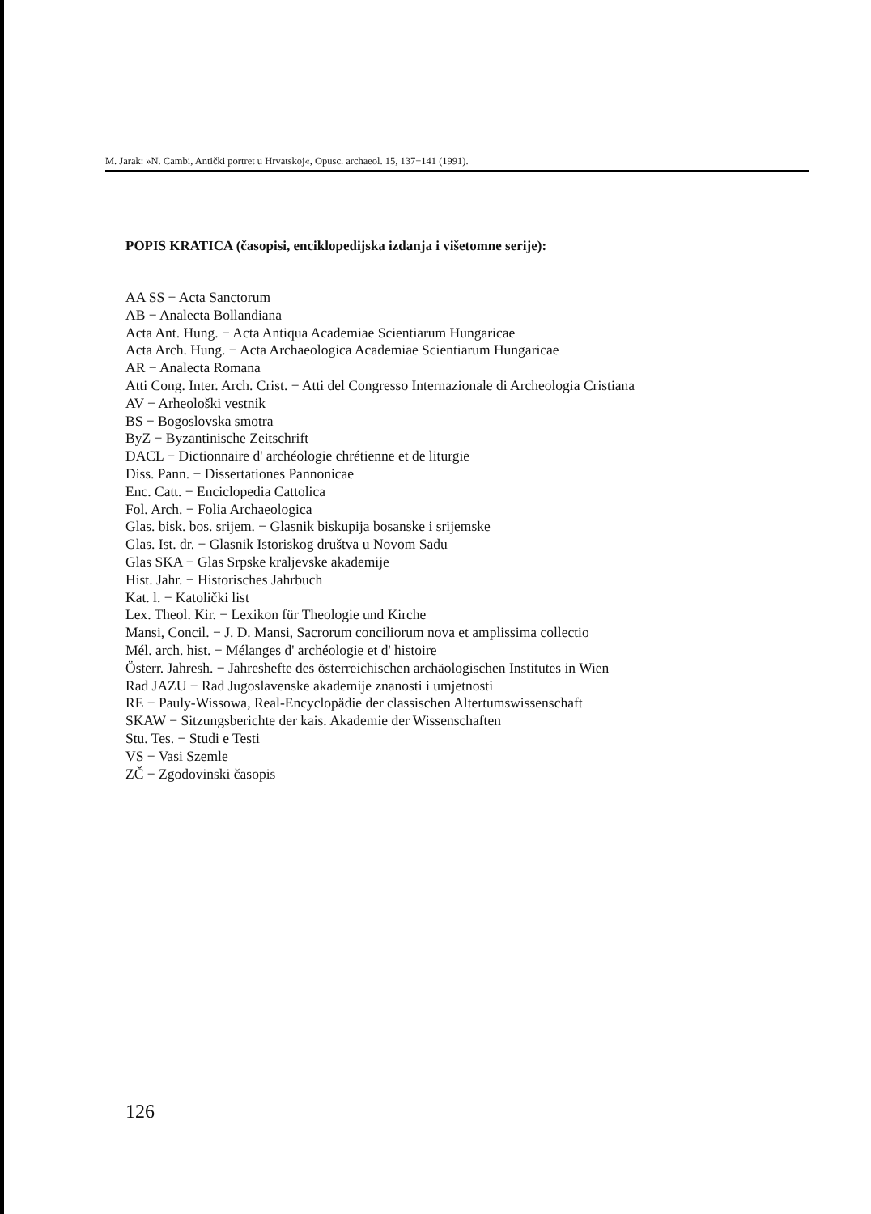M. Jarak: »N. Cambi, Antički portret u Hrvatskoj«, Opusc. archaeol. 15, 137−141 (1991).
POPIS KRATICA (časopisi, enciklopedijska izdanja i višetomne serije):
AA SS − Acta Sanctorum
AB − Analecta Bollandiana
Acta Ant. Hung. − Acta Antiqua Academiae Scientiarum Hungaricae
Acta Arch. Hung. − Acta Archaeologica Academiae Scientiarum Hungaricae
AR − Analecta Romana
Atti Cong. Inter. Arch. Crist. − Atti del Congresso Internazionale di Archeologia Cristiana
AV − Arheološki vestnik
BS − Bogoslovska smotra
ByZ − Byzantinische Zeitschrift
DACL − Dictionnaire d' archéologie chrétienne et de liturgie
Diss. Pann. − Dissertationes Pannonicae
Enc. Catt. − Enciclopedia Cattolica
Fol. Arch. − Folia Archaeologica
Glas. bisk. bos. srijem. − Glasnik biskupija bosanske i srijemske
Glas. Ist. dr. − Glasnik Istoriskog društva u Novom Sadu
Glas SKA − Glas Srpske kraljevske akademije
Hist. Jahr. − Historisches Jahrbuch
Kat. l. − Katolički list
Lex. Theol. Kir. − Lexikon für Theologie und Kirche
Mansi, Concil. − J. D. Mansi, Sacrorum conciliorum nova et amplissima collectio
Mél. arch. hist. − Mélanges d' archéologie et d' histoire
Österr. Jahresh. − Jahreshefte des österreichischen archäologischen Institutes in Wien
Rad JAZU − Rad Jugoslavenske akademije znanosti i umjetnosti
RE − Pauly-Wissowa, Real-Encyclopädie der classischen Altertumswissenschaft
SKAW − Sitzungsberichte der kais. Akademie der Wissenschaften
Stu. Tes. − Studi e Testi
VS − Vasi Szemle
ZČ − Zgodovinski časopis
126